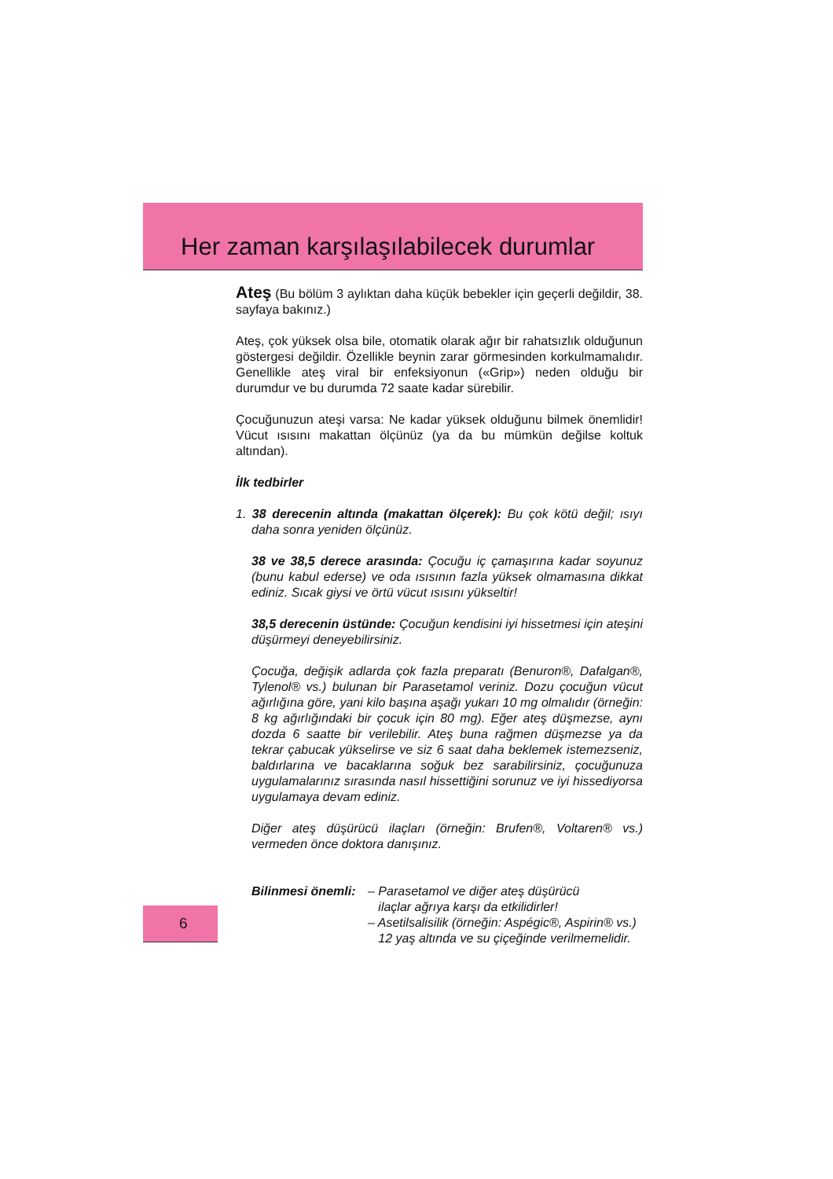Her zaman karşılaşılabilecek durumlar
Ateş (Bu bölüm 3 aylıktan daha küçük bebekler için geçerli değildir, 38. sayfaya bakınız.)
Ateş, çok yüksek olsa bile, otomatik olarak ağır bir rahatsızlık olduğunun göstergesi değildir. Özellikle beynin zarar görmesinden korkulmamalıdır. Genellikle ateş viral bir enfeksiyonun («Grip») neden olduğu bir durumdur ve bu durumda 72 saate kadar sürebilir.
Çocuğunuzun ateşi varsa: Ne kadar yüksek olduğunu bilmek önemlidir! Vücut ısısını makattan ölçünüz (ya da bu mümkün değilse koltuk altından).
İlk tedbirler
1. 38 derecenin altında (makattan ölçerek): Bu çok kötü değil; ısıyı daha sonra yeniden ölçünüz.
38 ve 38,5 derece arasında: Çocuğu iç çamaşırına kadar soyunuz (bunu kabul ederse) ve oda ısısının fazla yüksek olmamasına dikkat ediniz. Sıcak giysi ve örtü vücut ısısını yükseltir!
38,5 derecenin üstünde: Çocuğun kendisini iyi hissetmesi için ateşini düşürmeyi deneyebilirsiniz.
Çocuğa, değişik adlarda çok fazla preparatı (Benuron®, Dafalgan®, Tylenol® vs.) bulunan bir Parasetamol veriniz. Dozu çocuğun vücut ağırlığına göre, yani kilo başına aşağı yukarı 10 mg olmalıdır (örneğin: 8 kg ağırlığındaki bir çocuk için 80 mg). Eğer ateş düşmezse, aynı dozda 6 saatte bir verilebilir. Ateş buna rağmen düşmezse ya da tekrar çabucak yükselirse ve siz 6 saat daha beklemek istemezseniz, baldırlarına ve bacaklarına soğuk bez sarabilirsiniz, çocuğunuza uygulamalarınız sırasında nasıl hissettiğini sorunuz ve iyi hissediyorsa uygulamaya devam ediniz.
Diğer ateş düşürücü ilaçları (örneğin: Brufen®, Voltaren® vs.) vermeden önce doktora danışınız.
Bilinmesi önemli:
– Parasetamol ve diğer ateş düşürücü
ilaçlar ağrıya karşı da etkilidirler!
– Asetilsalisilik (örneğin: Aspégic®, Aspirin® vs.)
12 yaş altında ve su çiçeğinde verilmemelidir.
6